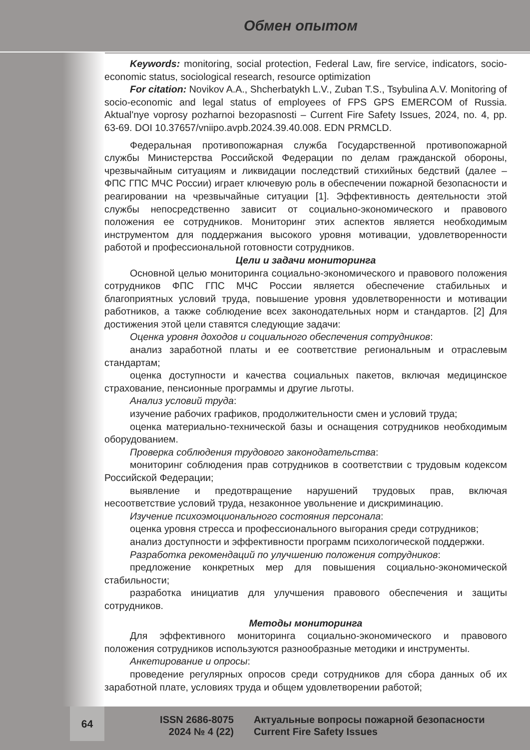Обмен опытом
Keywords: monitoring, social protection, Federal Law, fire service, indicators, socio-economic status, sociological research, resource optimization
For citation: Novikov A.A., Shcherbatykh L.V., Zuban T.S., Tsybulina A.V. Monitoring of socio-economic and legal status of employees of FPS GPS EMERCOM of Russia. Aktual'nye voprosy pozharnoi bezopasnosti – Current Fire Safety Issues, 2024, no. 4, pp. 63-69. DOI 10.37657/vniipo.avpb.2024.39.40.008. EDN PRMCLD.
Федеральная противопожарная служба Государственной противопожарной службы Министерства Российской Федерации по делам гражданской обороны, чрезвычайным ситуациям и ликвидации последствий стихийных бедствий (далее – ФПС ГПС МЧС России) играет ключевую роль в обеспечении пожарной безопасности и реагировании на чрезвычайные ситуации [1]. Эффективность деятельности этой службы непосредственно зависит от социально-экономического и правового положения ее сотрудников. Мониторинг этих аспектов является необходимым инструментом для поддержания высокого уровня мотивации, удовлетворенности работой и профессиональной готовности сотрудников.
Цели и задачи мониторинга
Основной целью мониторинга социально-экономического и правового положения сотрудников ФПС ГПС МЧС России является обеспечение стабильных и благоприятных условий труда, повышение уровня удовлетворенности и мотивации работников, а также соблюдение всех законодательных норм и стандартов. [2] Для достижения этой цели ставятся следующие задачи:
Оценка уровня доходов и социального обеспечения сотрудников:
анализ заработной платы и ее соответствие региональным и отраслевым стандартам;
оценка доступности и качества социальных пакетов, включая медицинское страхование, пенсионные программы и другие льготы.
Анализ условий труда:
изучение рабочих графиков, продолжительности смен и условий труда;
оценка материально-технической базы и оснащения сотрудников необходимым оборудованием.
Проверка соблюдения трудового законодательства:
мониторинг соблюдения прав сотрудников в соответствии с трудовым кодексом Российской Федерации;
выявление и предотвращение нарушений трудовых прав, включая несоответствие условий труда, незаконное увольнение и дискриминацию.
Изучение психоэмоционального состояния персонала:
оценка уровня стресса и профессионального выгорания среди сотрудников;
анализ доступности и эффективности программ психологической поддержки.
Разработка рекомендаций по улучшению положения сотрудников:
предложение конкретных мер для повышения социально-экономической стабильности;
разработка инициатив для улучшения правового обеспечения и защиты сотрудников.
Методы мониторинга
Для эффективного мониторинга социально-экономического и правового положения сотрудников используются разнообразные методики и инструменты.
Анкетирование и опросы:
проведение регулярных опросов среди сотрудников для сбора данных об их заработной плате, условиях труда и общем удовлетворении работой;
64
ISSN 2686-8075
2024 № 4 (22)
Актуальные вопросы пожарной безопасности
Current Fire Safety Issues